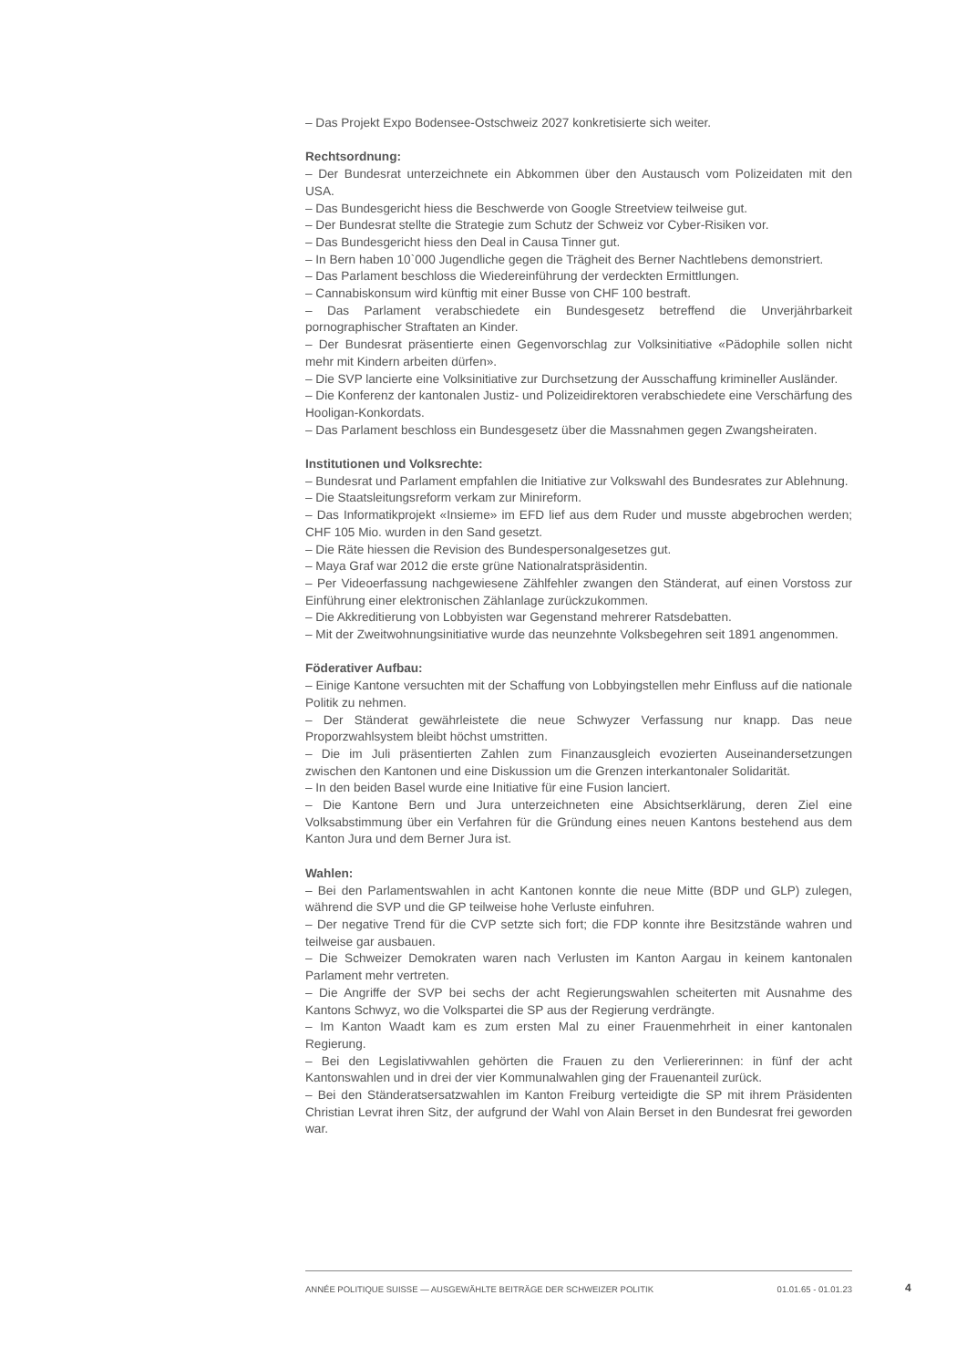– Das Projekt Expo Bodensee-Ostschweiz 2027 konkretisierte sich weiter.
Rechtsordnung:
– Der Bundesrat unterzeichnete ein Abkommen über den Austausch vom Polizeidaten mit den USA.
– Das Bundesgericht hiess die Beschwerde von Google Streetview teilweise gut.
– Der Bundesrat stellte die Strategie zum Schutz der Schweiz vor Cyber-Risiken vor.
– Das Bundesgericht hiess den Deal in Causa Tinner gut.
– In Bern haben 10`000 Jugendliche gegen die Trägheit des Berner Nachtlebens demonstriert.
– Das Parlament beschloss die Wiedereinführung der verdeckten Ermittlungen.
– Cannabiskonsum wird künftig mit einer Busse von CHF 100 bestraft.
– Das Parlament verabschiedete ein Bundesgesetz betreffend die Unverjährbarkeit pornographischer Straftaten an Kinder.
– Der Bundesrat präsentierte einen Gegenvorschlag zur Volksinitiative «Pädophile sollen nicht mehr mit Kindern arbeiten dürfen».
– Die SVP lancierte eine Volksinitiative zur Durchsetzung der Ausschaffung krimineller Ausländer.
– Die Konferenz der kantonalen Justiz- und Polizeidirektoren verabschiedete eine Verschärfung des Hooligan-Konkordats.
– Das Parlament beschloss ein Bundesgesetz über die Massnahmen gegen Zwangsheiraten.
Institutionen und Volksrechte:
– Bundesrat und Parlament empfahlen die Initiative zur Volkswahl des Bundesrates zur Ablehnung.
– Die Staatsleitungsreform verkam zur Minireform.
– Das Informatikprojekt «Insieme» im EFD lief aus dem Ruder und musste abgebrochen werden; CHF 105 Mio. wurden in den Sand gesetzt.
– Die Räte hiessen die Revision des Bundespersonalgesetzes gut.
– Maya Graf war 2012 die erste grüne Nationalratspräsidentin.
– Per Videoerfassung nachgewiesene Zählfehler zwangen den Ständerat, auf einen Vorstoss zur Einführung einer elektronischen Zählanlage zurückzukommen.
– Die Akkreditierung von Lobbyisten war Gegenstand mehrerer Ratsdebatten.
– Mit der Zweitwohnungsinitiative wurde das neunzehnte Volksbegehren seit 1891 angenommen.
Föderativer Aufbau:
– Einige Kantone versuchten mit der Schaffung von Lobbyingstellen mehr Einfluss auf die nationale Politik zu nehmen.
– Der Ständerat gewährleistete die neue Schwyzer Verfassung nur knapp. Das neue Proporzwahlsystem bleibt höchst umstritten.
– Die im Juli präsentierten Zahlen zum Finanzausgleich evozierten Auseinandersetzungen zwischen den Kantonen und eine Diskussion um die Grenzen interkantonaler Solidarität.
– In den beiden Basel wurde eine Initiative für eine Fusion lanciert.
– Die Kantone Bern und Jura unterzeichneten eine Absichtserklärung, deren Ziel eine Volksabstimmung über ein Verfahren für die Gründung eines neuen Kantons bestehend aus dem Kanton Jura und dem Berner Jura ist.
Wahlen:
– Bei den Parlamentswahlen in acht Kantonen konnte die neue Mitte (BDP und GLP) zulegen, während die SVP und die GP teilweise hohe Verluste einfuhren.
– Der negative Trend für die CVP setzte sich fort; die FDP konnte ihre Besitzstände wahren und teilweise gar ausbauen.
– Die Schweizer Demokraten waren nach Verlusten im Kanton Aargau in keinem kantonalen Parlament mehr vertreten.
– Die Angriffe der SVP bei sechs der acht Regierungswahlen scheiterten mit Ausnahme des Kantons Schwyz, wo die Volkspartei die SP aus der Regierung verdrängte.
– Im Kanton Waadt kam es zum ersten Mal zu einer Frauenmehrheit in einer kantonalen Regierung.
– Bei den Legislativwahlen gehörten die Frauen zu den Verliererinnen: in fünf der acht Kantonswahlen und in drei der vier Kommunalwahlen ging der Frauenanteil zurück.
– Bei den Ständeratsersatzwahlen im Kanton Freiburg verteidigte die SP mit ihrem Präsidenten Christian Levrat ihren Sitz, der aufgrund der Wahl von Alain Berset in den Bundesrat frei geworden war.
ANNÉE POLITIQUE SUISSE — AUSGEWÄHLTE BEITRÄGE DER SCHWEIZER POLITIK 01.01.65 - 01.01.23
4